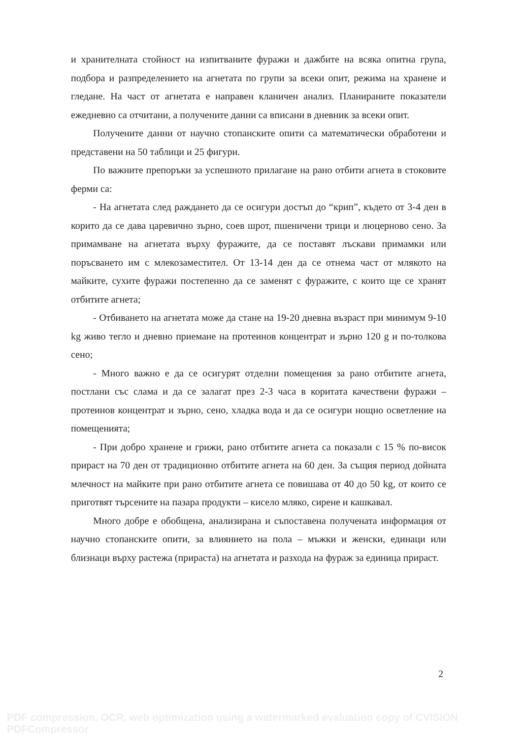и хранителната стойност на изпитваните фуражи и дажбите на всяка опитна група, подбора и разпределението на агнетата по групи за всеки опит, режима на хранене и гледане. На част от агнетата е направен кланичен анализ. Планираните показатели ежедневно са отчитани, а получените данни са вписани в дневник за всеки опит.
Получените данни от научно стопанските опити са математически обработени и представени на 50 таблици и 25 фигури.
По важните препоръки за успешното прилагане на рано отбити агнета в стоковите ферми са:
- На агнетата след раждането да се осигури достъп до “крип”, където от 3-4 ден в корито да се дава царевично зърно, соев шрот, пшеничени трици и люцерново сено. За примамване на агнетата върху фуражите, да се поставят лъскави примамки или поръсването им с млекозаместител. От 13-14 ден да се отнема част от млякото на майките, сухите фуражи постепенно да се заменят с фуражите, с които ще се хранят отбитите агнета;
- Отбиването на агнетата може да стане на 19-20 дневна възраст при минимум 9-10 kg живо тегло и дневно приемане на протеинов концентрат и зърно 120 g и по-толкова сено;
- Много важно е да се осигурят отделни помещения за рано отбитите агнета, постлани със слама и да се залагат през 2-3 часа в коритата качествени фуражи – протеинов концентрат и зърно, сено, хладка вода и да се осигури нощно осветление на помещенията;
- При добро хранене и грижи, рано отбитите агнета са показали с 15 % по-висок прираст на 70 ден от традиционно отбитите агнета на 60 ден. За същия период дойната млечност на майките при рано отбитите агнета се повишава от 40 до 50 kg, от които се приготвят търсените на пазара продукти – кисело мляко, сирене и кашкавал.
Много добре е обобщена, анализирана и съпоставена получената информация от научно стопанските опити, за влиянието на пола – мъжки и женски, единаци или близнаци върху растежа (прираста) на агнетата и разхода на фураж за единица прираст.
2
PDF compression, OCR, web optimization using a watermarked evaluation copy of CVISION PDFCompressor